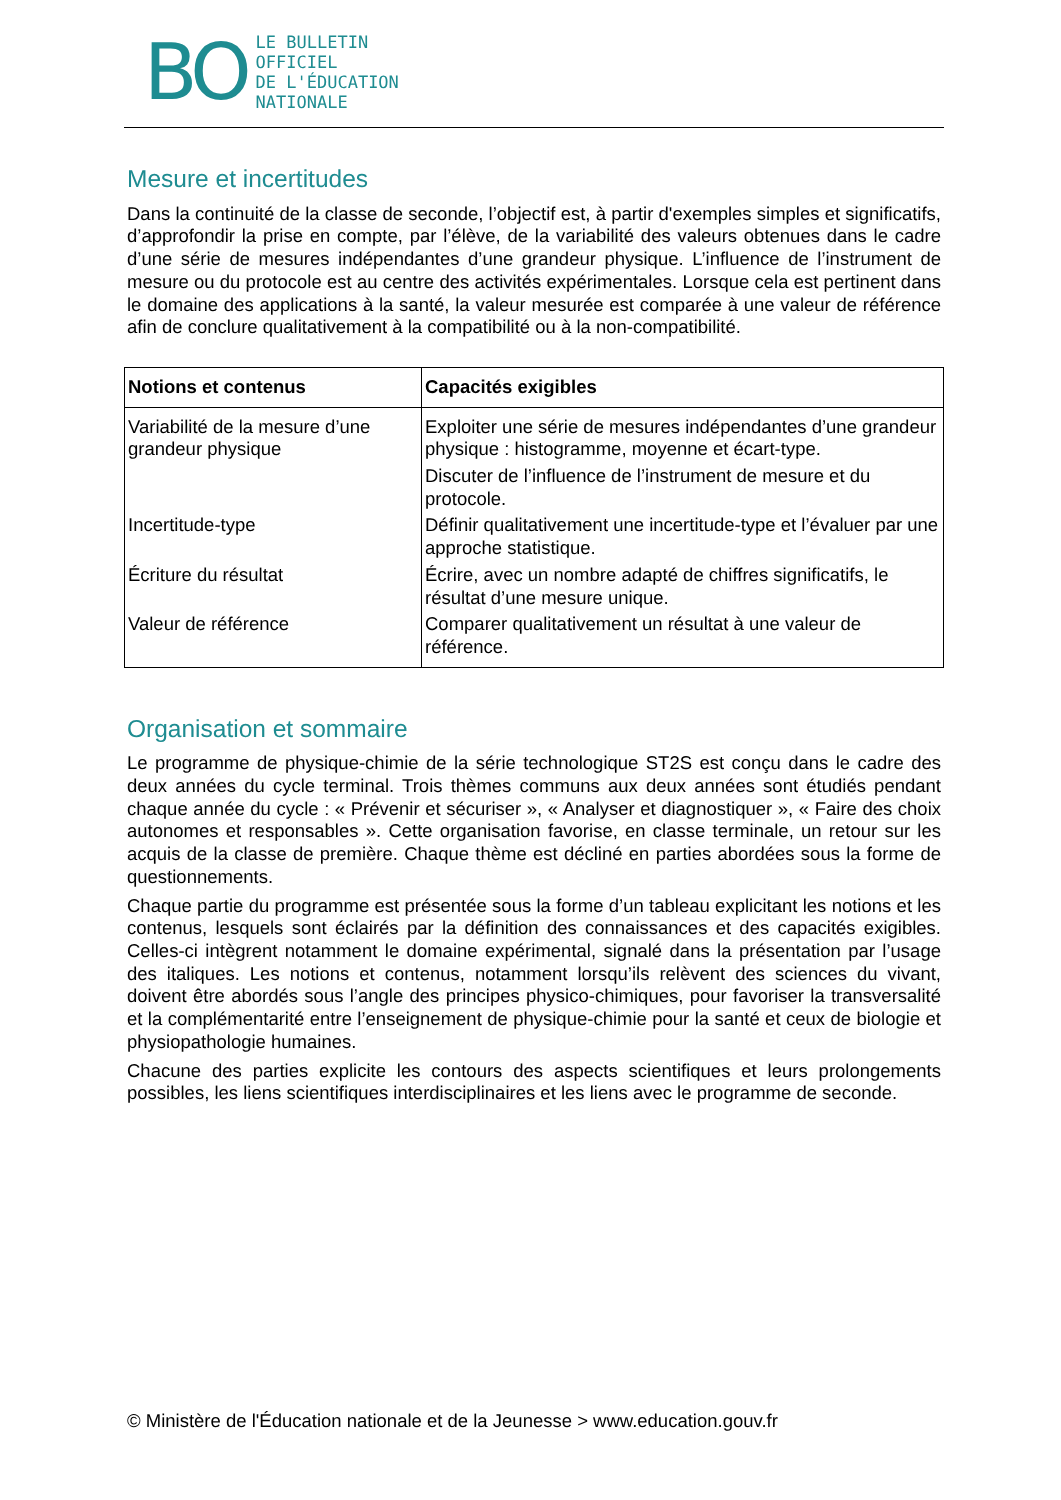BO
LE BULLETIN
OFFICIEL
DE L'ÉDUCATION
NATIONALE
Mesure et incertitudes
Dans la continuité de la classe de seconde, l’objectif est, à partir d'exemples simples et significatifs, d’approfondir la prise en compte, par l’élève, de la variabilité des valeurs obtenues dans le cadre d’une série de mesures indépendantes d’une grandeur physique. L’influence de l’instrument de mesure ou du protocole est au centre des activités expérimentales. Lorsque cela est pertinent dans le domaine des applications à la santé, la valeur mesurée est comparée à une valeur de référence afin de conclure qualitativement à la compatibilité ou à la non-compatibilité.
| Notions et contenus | Capacités exigibles |
| --- | --- |
| Variabilité de la mesure d’une grandeur physique | Exploiter une série de mesures indépendantes d’une grandeur physique : histogramme, moyenne et écart-type. |
| | Discuter de l’influence de l’instrument de mesure et du protocole. |
| Incertitude-type | Définir qualitativement une incertitude-type et l’évaluer par une approche statistique. |
| Écriture du résultat | Écrire, avec un nombre adapté de chiffres significatifs, le résultat d’une mesure unique. |
| Valeur de référence | Comparer qualitativement un résultat à une valeur de référence. |
Organisation et sommaire
Le programme de physique-chimie de la série technologique ST2S est conçu dans le cadre des deux années du cycle terminal. Trois thèmes communs aux deux années sont étudiés pendant chaque année du cycle : « Prévenir et sécuriser », « Analyser et diagnostiquer », « Faire des choix autonomes et responsables ». Cette organisation favorise, en classe terminale, un retour sur les acquis de la classe de première. Chaque thème est décliné en parties abordées sous la forme de questionnements.
Chaque partie du programme est présentée sous la forme d’un tableau explicitant les notions et les contenus, lesquels sont éclairés par la définition des connaissances et des capacités exigibles. Celles-ci intègrent notamment le domaine expérimental, signalé dans la présentation par l’usage des italiques. Les notions et contenus, notamment lorsqu’ils relèvent des sciences du vivant, doivent être abordés sous l’angle des principes physico-chimiques, pour favoriser la transversalité et la complémentarité entre l’enseignement de physique-chimie pour la santé et ceux de biologie et physiopathologie humaines.
Chacune des parties explicite les contours des aspects scientifiques et leurs prolongements possibles, les liens scientifiques interdisciplinaires et les liens avec le programme de seconde.
© Ministère de l'Éducation nationale et de la Jeunesse > www.education.gouv.fr